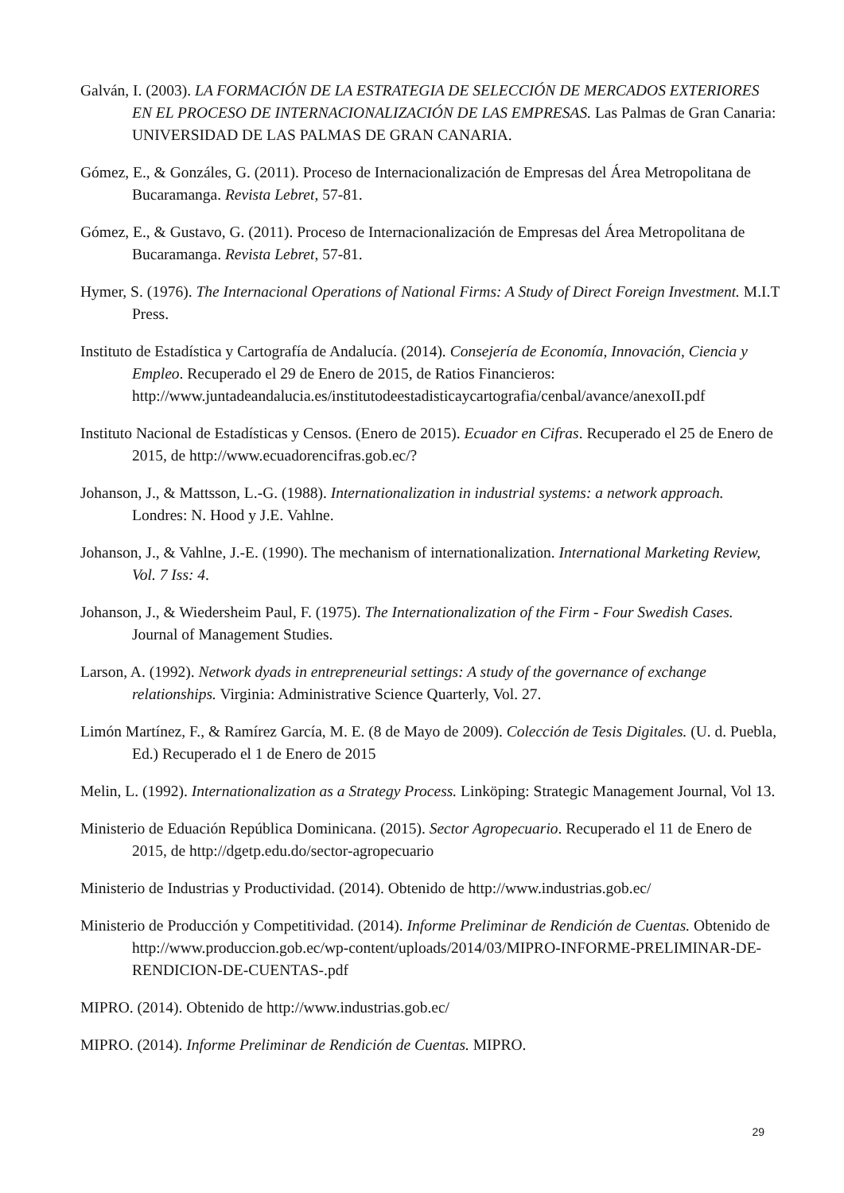Galván, I. (2003). LA FORMACIÓN DE LA ESTRATEGIA DE SELECCIÓN DE MERCADOS EXTERIORES EN EL PROCESO DE INTERNACIONALIZACIÓN DE LAS EMPRESAS. Las Palmas de Gran Canaria: UNIVERSIDAD DE LAS PALMAS DE GRAN CANARIA.
Gómez, E., & Gonzáles, G. (2011). Proceso de Internacionalización de Empresas del Área Metropolitana de Bucaramanga. Revista Lebret, 57-81.
Gómez, E., & Gustavo, G. (2011). Proceso de Internacionalización de Empresas del Área Metropolitana de Bucaramanga. Revista Lebret, 57-81.
Hymer, S. (1976). The Internacional Operations of National Firms: A Study of Direct Foreign Investment. M.I.T Press.
Instituto de Estadística y Cartografía de Andalucía. (2014). Consejería de Economía, Innovación, Ciencia y Empleo. Recuperado el 29 de Enero de 2015, de Ratios Financieros: http://www.juntadeandalucia.es/institutodeestadisticaycartografia/cenbal/avance/anexoII.pdf
Instituto Nacional de Estadísticas y Censos. (Enero de 2015). Ecuador en Cifras. Recuperado el 25 de Enero de 2015, de http://www.ecuadorencifras.gob.ec/?
Johanson, J., & Mattsson, L.-G. (1988). Internationalization in industrial systems: a network approach. Londres: N. Hood y J.E. Vahlne.
Johanson, J., & Vahlne, J.-E. (1990). The mechanism of internationalization. International Marketing Review, Vol. 7 Iss: 4.
Johanson, J., & Wiedersheim Paul, F. (1975). The Internationalization of the Firm - Four Swedish Cases. Journal of Management Studies.
Larson, A. (1992). Network dyads in entrepreneurial settings: A study of the governance of exchange relationships. Virginia: Administrative Science Quarterly, Vol. 27.
Limón Martínez, F., & Ramírez García, M. E. (8 de Mayo de 2009). Colección de Tesis Digitales. (U. d. Puebla, Ed.) Recuperado el 1 de Enero de 2015
Melin, L. (1992). Internationalization as a Strategy Process. Linköping: Strategic Management Journal, Vol 13.
Ministerio de Eduación República Dominicana. (2015). Sector Agropecuario. Recuperado el 11 de Enero de 2015, de http://dgetp.edu.do/sector-agropecuario
Ministerio de Industrias y Productividad. (2014). Obtenido de http://www.industrias.gob.ec/
Ministerio de Producción y Competitividad. (2014). Informe Preliminar de Rendición de Cuentas. Obtenido de http://www.produccion.gob.ec/wp-content/uploads/2014/03/MIPRO-INFORME-PRELIMINAR-DE-RENDICION-DE-CUENTAS-.pdf
MIPRO. (2014). Obtenido de http://www.industrias.gob.ec/
MIPRO. (2014). Informe Preliminar de Rendición de Cuentas. MIPRO.
29